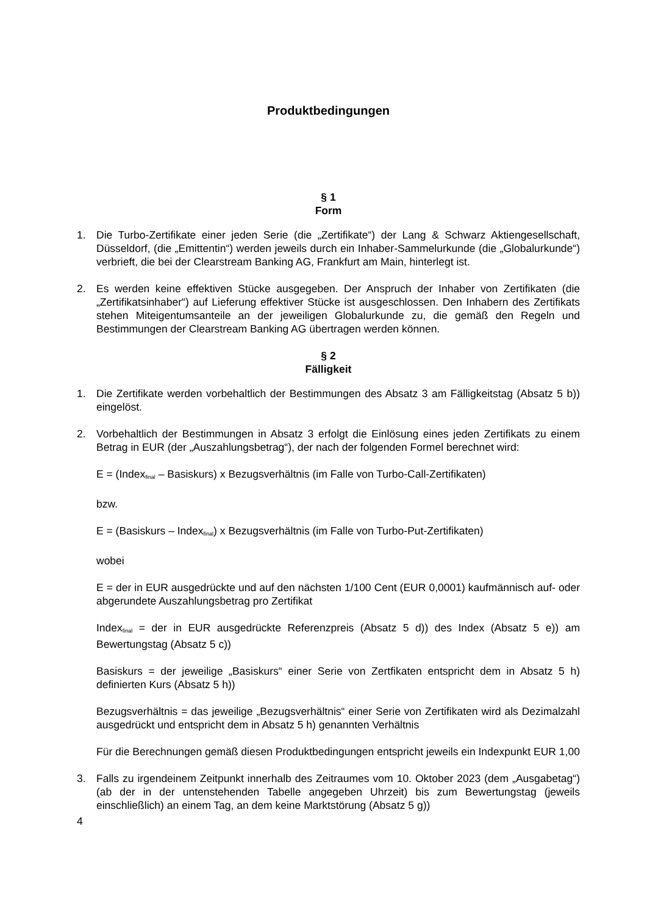Produktbedingungen
§ 1
Form
1. Die Turbo-Zertifikate einer jeden Serie (die „Zertifikate“) der Lang & Schwarz Aktiengesellschaft, Düsseldorf, (die „Emittentin“) werden jeweils durch ein Inhaber-Sammelurkunde (die „Globalurkunde“) verbrieft, die bei der Clearstream Banking AG, Frankfurt am Main, hinterlegt ist.
2. Es werden keine effektiven Stücke ausgegeben. Der Anspruch der Inhaber von Zertifikaten (die „Zertifikatsinhaber“) auf Lieferung effektiver Stücke ist ausgeschlossen. Den Inhabern des Zertifikats stehen Miteigentumsanteile an der jeweiligen Globalurkunde zu, die gemäß den Regeln und Bestimmungen der Clearstream Banking AG übertragen werden können.
§ 2
Fälligkeit
1. Die Zertifikate werden vorbehaltlich der Bestimmungen des Absatz 3 am Fälligkeitstag (Absatz 5 b)) eingelöst.
2. Vorbehaltlich der Bestimmungen in Absatz 3 erfolgt die Einlösung eines jeden Zertifikats zu einem Betrag in EUR (der „Auszahlungsbetrag“), der nach der folgenden Formel berechnet wird:
E = (Index<sub>final</sub> – Basiskurs) x Bezugsverhältnis (im Falle von Turbo-Call-Zertifikaten)
bzw.
E = (Basiskurs – Index<sub>final</sub>) x Bezugsverhältnis (im Falle von Turbo-Put-Zertifikaten)
wobei
E = der in EUR ausgedrückte und auf den nächsten 1/100 Cent (EUR 0,0001) kaufmännisch auf- oder abgerundete Auszahlungsbetrag pro Zertifikat
Index<sub>final</sub> = der in EUR ausgedrückte Referenzpreis (Absatz 5 d)) des Index (Absatz 5 e)) am Bewertungstag (Absatz 5 c))
Basiskurs = der jeweilige „Basiskurs“ einer Serie von Zertfikaten entspricht dem in Absatz 5 h) definierten Kurs (Absatz 5 h))
Bezugsverhältnis = das jeweilige „Bezugsverhältnis“ einer Serie von Zertifikaten wird als Dezimalzahl ausgedrückt und entspricht dem in Absatz 5 h) genannten Verhältnis
Für die Berechnungen gemäß diesen Produktbedingungen entspricht jeweils ein Indexpunkt EUR 1,00
3. Falls zu irgendeinem Zeitpunkt innerhalb des Zeitraumes vom 10. Oktober 2023 (dem „Ausgabetag“) (ab der in der untenstehenden Tabelle angegeben Uhrzeit) bis zum Bewertungstag (jeweils einschließlich) an einem Tag, an dem keine Marktstörung (Absatz 5 g))
4